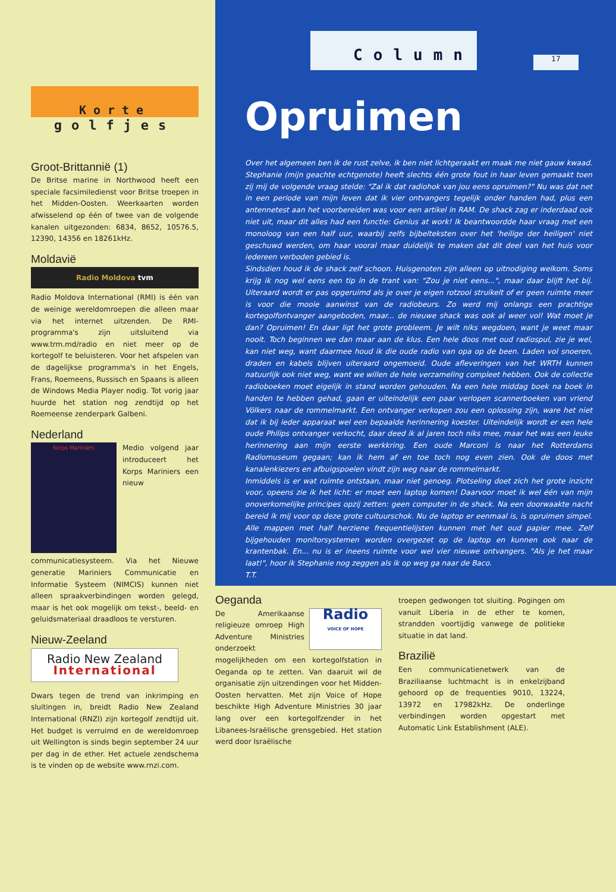Korte
golfjes
Groot-Brittannië (1)
De Britse marine in Northwood heeft een speciale facsimiledienst voor Britse troepen in het Midden-Oosten. Weerkaarten worden afwisselend op één of twee van de volgende kanalen uitgezonden: 6834, 8652, 10576.5, 12390, 14356 en 18261kHz.
Moldavië
Radio Moldova tvm
Radio Moldova International (RMI) is één van de weinige wereldomroepen die alleen maar via het internet uitzenden. De RMI-programma's zijn uitsluitend via www.trm.md/radio en niet meer op de kortegolf te beluisteren. Voor het afspelen van de dagelijkse programma's in het Engels, Frans, Roemeens, Russisch en Spaans is alleen de Windows Media Player nodig. Tot vorig jaar huurde het station nog zendtijd op het Roemeense zenderpark Galbeni.
Nederland
Korps Mariniers
Medio volgend jaar introduceert het Korps Mariniers een nieuw communicatiesysteem. Via het Nieuwe generatie Mariniers Communicatie en Informatie Systeem (NIMCIS) kunnen niet alleen spraakverbindingen worden gelegd, maar is het ook mogelijk om tekst-, beeld- en geluidsmateriaal draadloos te versturen.
Nieuw-Zeeland
Radio New Zealand
International
Dwars tegen de trend van inkrimping en sluitingen in, breidt Radio New Zealand International (RNZI) zijn kortegolf zendtijd uit. Het budget is verruimd en de wereldomroep uit Wellington is sinds begin september 24 uur per dag in de ether. Het actuele zendschema is te vinden op de website www.rnzi.com.
Column
17
Opruimen
Over het algemeen ben ik de rust zelve, ik ben niet lichtgeraakt en maak me niet gauw kwaad. Stephanie (mijn geachte echtgenote) heeft slechts één grote fout in haar leven gemaakt toen zij mij de volgende vraag stelde: "Zal ik dat radiohok van jou eens opruimen?" Nu was dat net in een periode van mijn leven dat ik vier ontvangers tegelijk onder handen had, plus een antennetest aan het voorbereiden was voor een artikel in RAM. De shack zag er inderdaad ook niet uit, maar dit alles had een functie: Genius at work! Ik beantwoordde haar vraag met een monoloog van een half uur, waarbij zelfs bijbelteksten over het 'heilige der heiligen' niet geschuwd werden, om haar vooral maar duidelijk te maken dat dit deel van het huis voor iedereen verboden gebied is.
Sindsdien houd ik de shack zelf schoon. Huisgenoten zijn alleen op uitnodiging welkom. Soms krijg ik nog wel eens een tip in de trant van: "Zou je niet eens...", maar daar blijft het bij. Uiteraard wordt er pas opgeruimd als je over je eigen rotzooi struikelt of er geen ruimte meer is voor die mooie aanwinst van de radiobeurs. Zo werd mij onlangs een prachtige kortegolfontvanger aangeboden, maar... de nieuwe shack was ook al weer vol! Wat moet je dan? Opruimen! En daar ligt het grote probleem. Je wilt niks wegdoen, want je weet maar nooit. Toch beginnen we dan maar aan de klus. Een hele doos met oud radiospul, zie je wel, kan niet weg, want daarmee houd ik die oude radio van opa op de been. Laden vol snoeren, draden en kabels blijven uiteraard ongemoeid. Oude afleveringen van het WRTH kunnen natuurlijk ook niet weg, want we willen de hele verzameling compleet hebben. Ook de collectie radioboeken moet eigelijk in stand worden gehouden. Na een hele middag boek na boek in handen te hebben gehad, gaan er uiteindelijk een paar verlopen scannerboeken van vriend Völkers naar de rommelmarkt. Een ontvanger verkopen zou een oplossing zijn, ware het niet dat ik bij ieder apparaat wel een bepaalde herinnering koester. Uiteindelijk wordt er een hele oude Philips ontvanger verkocht, daar deed ik al jaren toch niks mee, maar het was een leuke herinnering aan mijn eerste werkkring. Een oude Marconi is naar het Rotterdams Radiomuseum gegaan; kan ik hem af en toe toch nog even zien. Ook de doos met kanalenkiezers en afbuigspoelen vindt zijn weg naar de rommelmarkt.
Inmiddels is er wat ruimte ontstaan, maar niet genoeg. Plotseling doet zich het grote inzicht voor, opeens zie ik het licht: er moet een laptop komen! Daarvoor moet ik wel één van mijn onoverkomelijke principes opzij zetten: geen computer in de shack. Na een doorwaakte nacht bereid ik mij voor op deze grote cultuurschok. Nu de laptop er eenmaal is, is opruimen simpel. Alle mappen met half herziene frequentielijsten kunnen met het oud papier mee. Zelf bijgehouden monitorsystemen worden overgezet op de laptop en kunnen ook naar de krantenbak. En... nu is er ineens ruimte voor wel vier nieuwe ontvangers. "Als je het maar laat!", hoor ik Stephanie nog zeggen als ik op weg ga naar de Baco.
T.T.
Oeganda
Radio
VOICE OF HOPE
De Amerikaanse religieuze omroep High Adventure Ministries onderzoekt mogelijkheden om een kortegolfstation in Oeganda op te zetten. Van daaruit wil de organisatie zijn uitzendingen voor het Midden-Oosten hervatten. Met zijn Voice of Hope beschikte High Adventure Ministries 30 jaar lang over een kortegolfzender in het Libanees-Israëlische grensgebied. Het station werd door Israëlische
troepen gedwongen tot sluiting. Pogingen om vanuit Liberia in de ether te komen, strandden voortijdig vanwege de politieke situatie in dat land.
Brazilië
Een communicatienetwerk van de Braziliaanse luchtmacht is in enkelzijband gehoord op de frequenties 9010, 13224, 13972 en 17982kHz. De onderlinge verbindingen worden opgestart met Automatic Link Establishment (ALE).